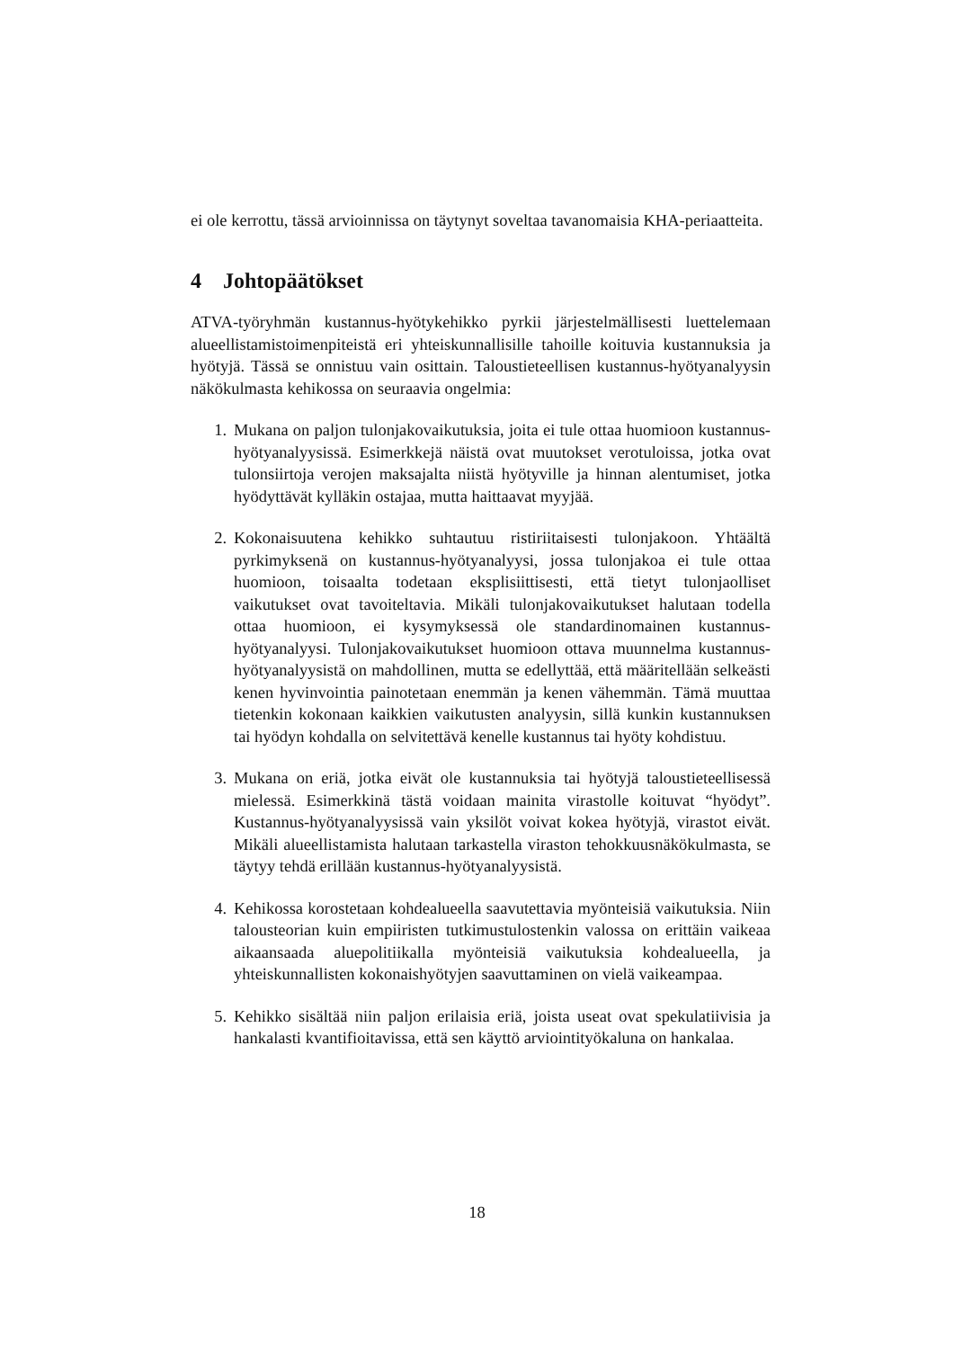ei ole kerrottu, tässä arvioinnissa on täytynyt soveltaa tavanomaisia KHA-periaatteita.
4 Johtopäätökset
ATVA-työryhmän kustannus-hyötykehikko pyrkii järjestelmällisesti luettelemaan alueellistamistoimenpiteistä eri yhteiskunnallisille tahoille koituvia kustannuksia ja hyötyjä. Tässä se onnistuu vain osittain. Taloustieteellisen kustannus-hyötyanalyysin näkökulmasta kehikossa on seuraavia ongelmia:
1. Mukana on paljon tulonjakovaikutuksia, joita ei tule ottaa huomioon kustannus-hyötyanalyysissä. Esimerkkejä näistä ovat muutokset verotuloissa, jotka ovat tulonsiirtoja verojen maksajalta niistä hyötyville ja hinnan alentumiset, jotka hyödyttävät kylläkin ostajaa, mutta haittaavat myyjää.
2. Kokonaisuutena kehikko suhtautuu ristiriitaisesti tulonjakoon. Yhtäältä pyrkimyksenä on kustannus-hyötyanalyysi, jossa tulonjakoa ei tule ottaa huomioon, toisaalta todetaan eksplisiittisesti, että tietyt tulonjaolliset vaikutukset ovat tavoiteltavia. Mikäli tulonjakovaikutukset halutaan todella ottaa huomioon, ei kysymyksessä ole standardinomainen kustannus-hyötyanalyysi. Tulonjakovaikutukset huomioon ottava muunnelma kustannus-hyötyanalyysistä on mahdollinen, mutta se edellyttää, että määritellään selkeästi kenen hyvinvointia painotetaan enemmän ja kenen vähemmän. Tämä muuttaa tietenkin kokonaan kaikkien vaikutusten analyysin, sillä kunkin kustannuksen tai hyödyn kohdalla on selvitettävä kenelle kustannus tai hyöty kohdistuu.
3. Mukana on eriä, jotka eivät ole kustannuksia tai hyötyjä taloustieteellisessä mielessä. Esimerkkinä tästä voidaan mainita virastolle koituvat “hyödyt”. Kustannus-hyötyanalyysissä vain yksilöt voivat kokea hyötyjä, virastot eivät. Mikäli alueellistamista halutaan tarkastella viraston tehokkuusnäkökulmasta, se täytyy tehdä erillään kustannus-hyötyanalyysistä.
4. Kehikossa korostetaan kohdealueella saavutettavia myönteisiä vaikutuksia. Niin talousteorian kuin empiiristen tutkimustulostenkin valossa on erittäin vaikeaa aikaansaada aluepolitiikalla myönteisiä vaikutuksia kohdealueella, ja yhteiskunnallisten kokonaishyötyjen saavuttaminen on vielä vaikeampaa.
5. Kehikko sisältää niin paljon erilaisia eriä, joista useat ovat spekulatiivisia ja hankalasti kvantifioitavissa, että sen käyttö arviointityökaluna on hankalaa.
18